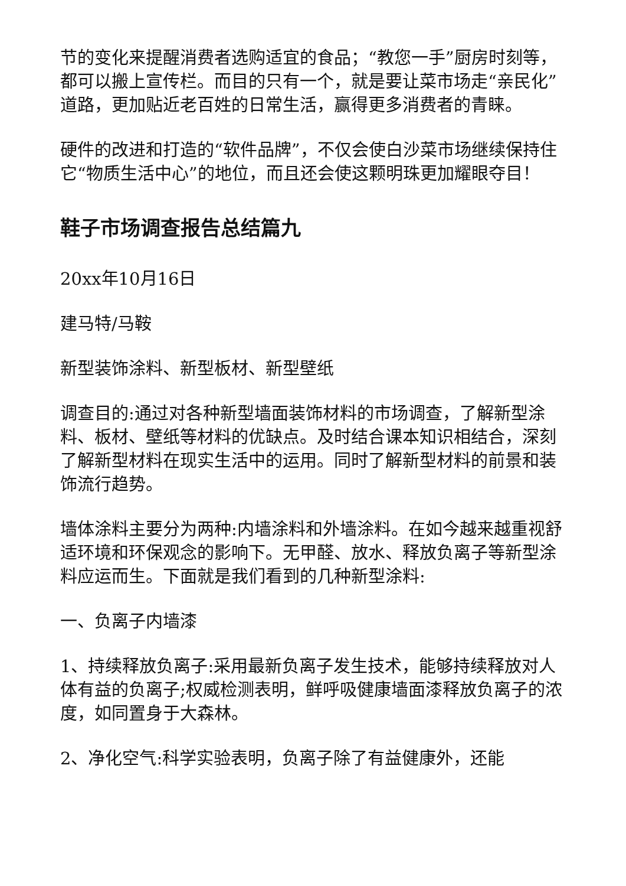节的变化来提醒消费者选购适宜的食品；“教您一手”厨房时刻等，都可以搬上宣传栏。而目的只有一个，就是要让菜市场走“亲民化”道路，更加贴近老百姓的日常生活，赢得更多消费者的青睐。
硬件的改进和打造的“软件品牌”，不仅会使白沙菜市场继续保持住它“物质生活中心”的地位，而且还会使这颗明珠更加耀眼夺目！
鞋子市场调查报告总结篇九
20xx年10月16日
建马特/马鞍
新型装饰涂料、新型板材、新型壁纸
调查目的:通过对各种新型墙面装饰材料的市场调查，了解新型涂料、板材、壁纸等材料的优缺点。及时结合课本知识相结合，深刻了解新型材料在现实生活中的运用。同时了解新型材料的前景和装饰流行趋势。
墙体涂料主要分为两种:内墙涂料和外墙涂料。在如今越来越重视舒适环境和环保观念的影响下。无甲醛、放水、释放负离子等新型涂料应运而生。下面就是我们看到的几种新型涂料:
一、负离子内墙漆
1、持续释放负离子:采用最新负离子发生技术，能够持续释放对人体有益的负离子;权威检测表明，鲜呼吸健康墙面漆释放负离子的浓度，如同置身于大森林。
2、净化空气:科学实验表明，负离子除了有益健康外，还能